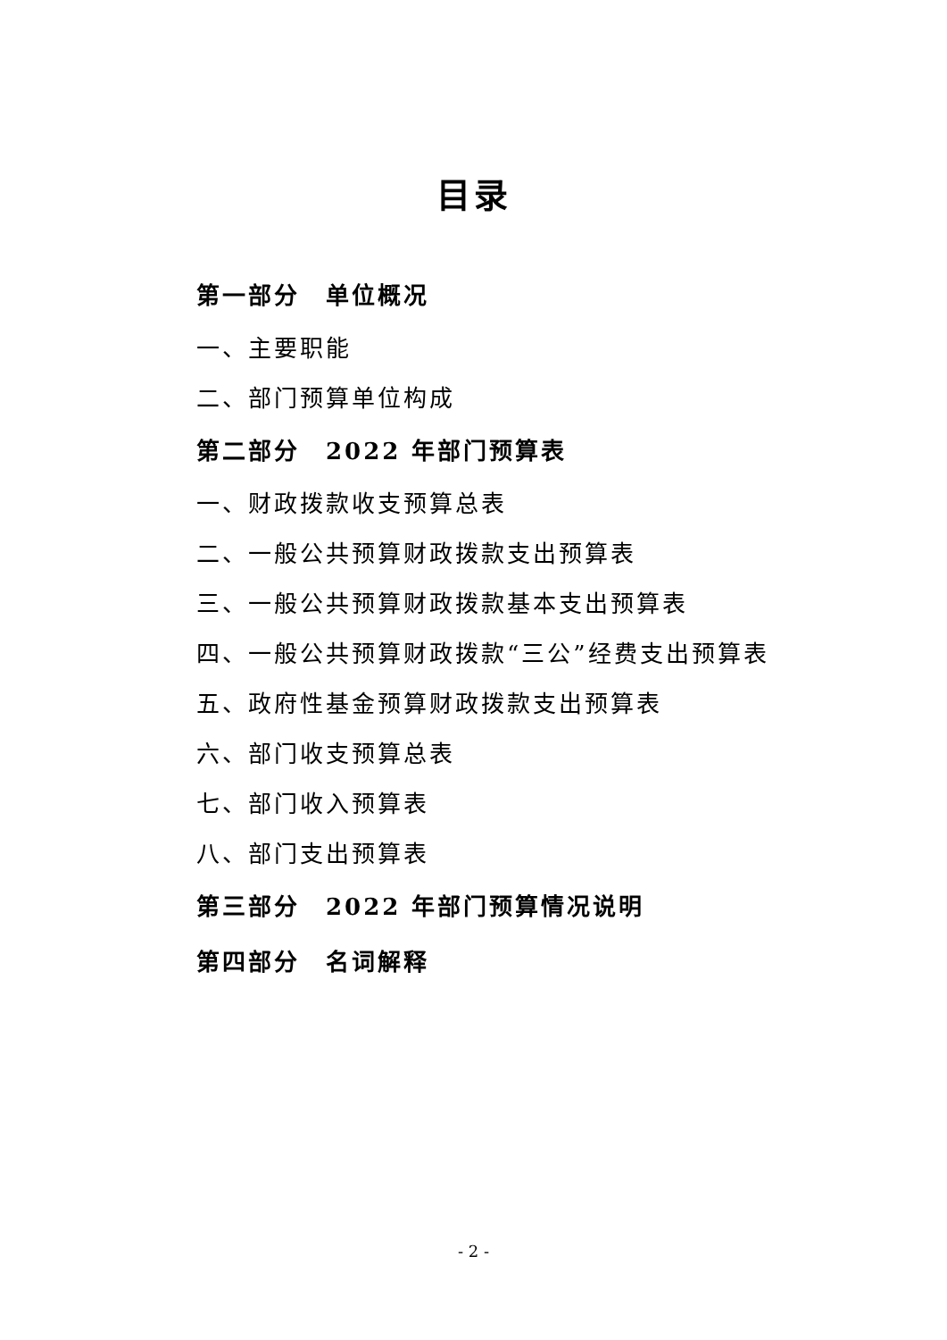目录
第一部分　单位概况
一、主要职能
二、部门预算单位构成
第二部分　2022 年部门预算表
一、财政拨款收支预算总表
二、一般公共预算财政拨款支出预算表
三、一般公共预算财政拨款基本支出预算表
四、一般公共预算财政拨款“三公”经费支出预算表
五、政府性基金预算财政拨款支出预算表
六、部门收支预算总表
七、部门收入预算表
八、部门支出预算表
第三部分　2022 年部门预算情况说明
第四部分　名词解释
- 2 -